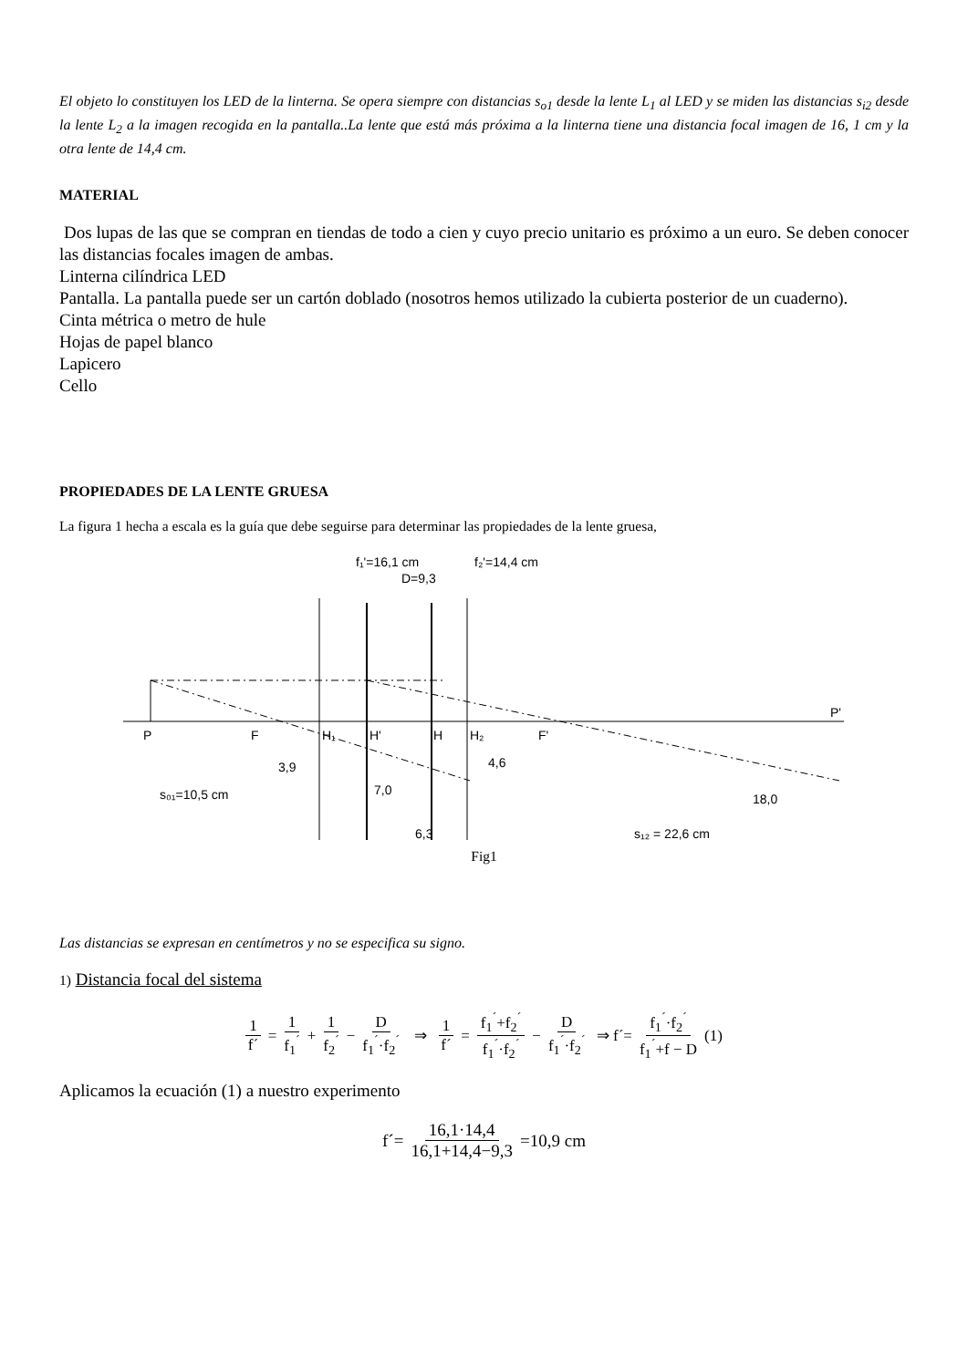El objeto lo constituyen los LED de la linterna. Se opera siempre con distancias s<sub>o1</sub> desde la lente L<sub>1</sub> al LED y se miden las distancias s<sub>i2</sub> desde la lente L<sub>2</sub> a la imagen recogida en la pantalla..La lente que está más próxima a la linterna tiene una distancia focal imagen de 16, 1 cm y la otra lente de 14,4 cm.
MATERIAL
Dos lupas de las que se compran en tiendas de todo a cien y cuyo precio unitario es próximo a un euro. Se deben conocer las distancias focales imagen de ambas.
Linterna cilíndrica LED
Pantalla. La pantalla puede ser un cartón doblado (nosotros hemos utilizado la cubierta posterior de un cuaderno).
Cinta métrica o metro de hule
Hojas de papel blanco
Lapicero
Cello
PROPIEDADES DE LA LENTE GRUESA
La figura 1 hecha a escala es la guía que debe seguirse para determinar las propiedades de la lente gruesa,
f₁'=16,1 cm
D=9,3
f₂'=14,4 cm
P
F
H₁
H'
H
H₂
F'
P'
3,9
4,6
s₀₁=10,5 cm
7,0
18,0
6,3
s₁₂ = 22,6 cm
Fig1
Las distancias se expresan en centímetros y no se especifica su signo.
1) Distancia focal del sistema
1 f´ = 1 f<sub>1</sub><sup>´</sup> + 1 f<sub>2</sub><sup>´</sup> − D f<sub>1</sub><sup>´</sup>·f<sub>2</sub><sup>´</sup> ⇒ 1 f´ = f<sub>1</sub><sup>´</sup>+f<sub>2</sub><sup>´</sup> f<sub>1</sub><sup>´</sup>·f<sub>2</sub><sup>´</sup> − D f<sub>1</sub><sup>´</sup>·f<sub>2</sub><sup>´</sup> ⇒ f´= f<sub>1</sub><sup>´</sup>·f<sub>2</sub><sup>´</sup> f<sub>1</sub><sup>´</sup>+f − D (1)
Aplicamos la ecuación (1) a nuestro experimento
f´= 16,1·14,4 16,1+14,4−9,3 =10,9 cm